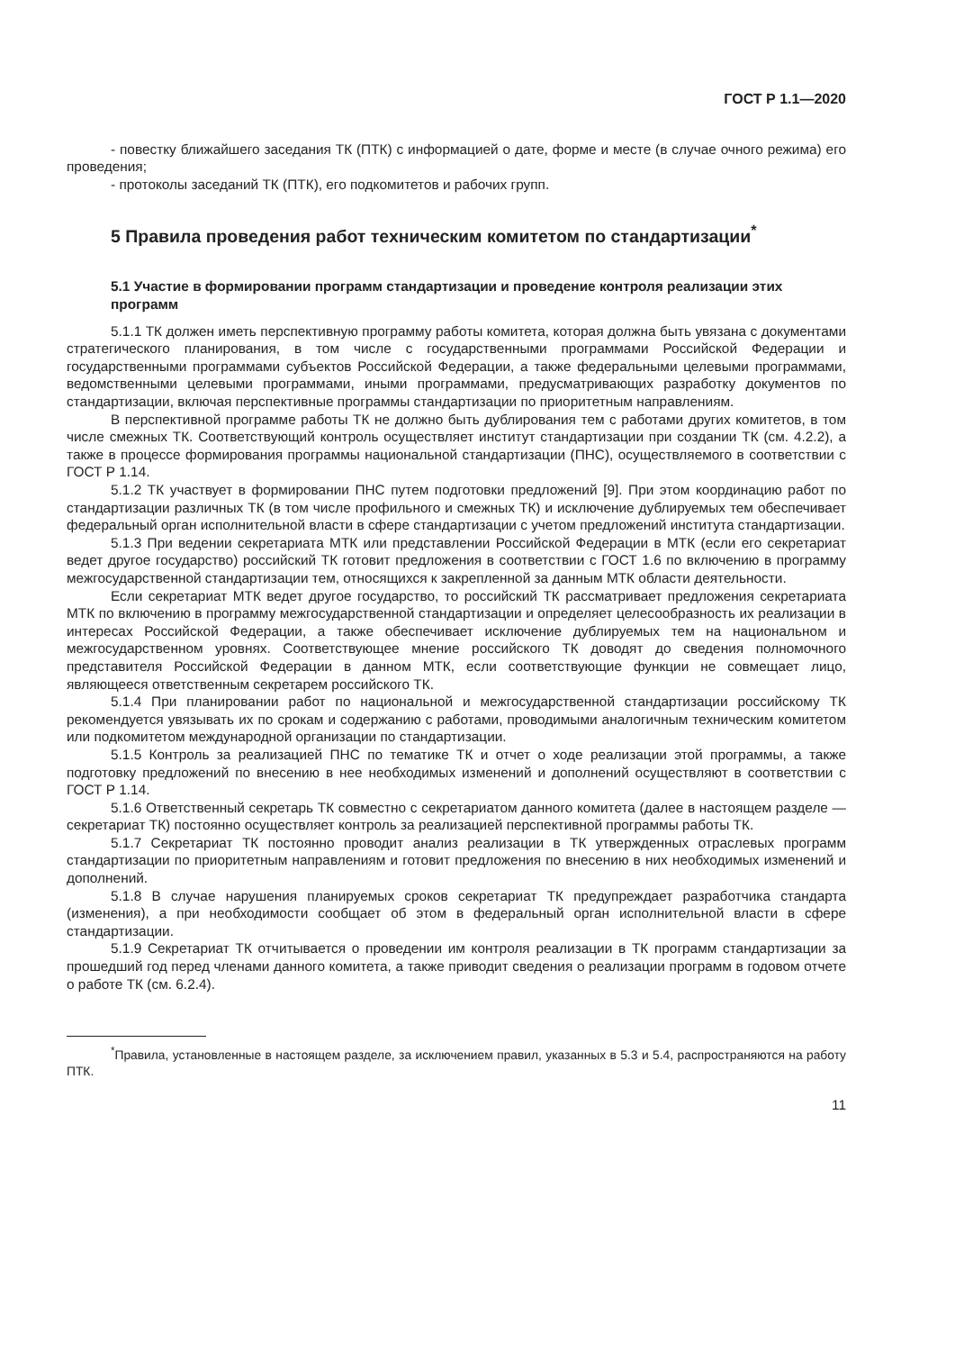ГОСТ Р 1.1—2020
- повестку ближайшего заседания ТК (ПТК) с информацией о дате, форме и месте (в случае очного режима) его проведения;
- протоколы заседаний ТК (ПТК), его подкомитетов и рабочих групп.
5 Правила проведения работ техническим комитетом по стандартизации<sup>*</sup>
5.1 Участие в формировании программ стандартизации и проведение контроля реализации этих программ
5.1.1 ТК должен иметь перспективную программу работы комитета, которая должна быть увязана с документами стратегического планирования, в том числе с государственными программами Российской Федерации и государственными программами субъектов Российской Федерации, а также федеральными целевыми программами, ведомственными целевыми программами, иными программами, предусматривающих разработку документов по стандартизации, включая перспективные программы стандартизации по приоритетным направлениям.
В перспективной программе работы ТК не должно быть дублирования тем с работами других комитетов, в том числе смежных ТК. Соответствующий контроль осуществляет институт стандартизации при создании ТК (см. 4.2.2), а также в процессе формирования программы национальной стандартизации (ПНС), осуществляемого в соответствии с ГОСТ Р 1.14.
5.1.2 ТК участвует в формировании ПНС путем подготовки предложений [9]. При этом координацию работ по стандартизации различных ТК (в том числе профильного и смежных ТК) и исключение дублируемых тем обеспечивает федеральный орган исполнительной власти в сфере стандартизации с учетом предложений института стандартизации.
5.1.3 При ведении секретариата МТК или представлении Российской Федерации в МТК (если его секретариат ведет другое государство) российский ТК готовит предложения в соответствии с ГОСТ 1.6 по включению в программу межгосударственной стандартизации тем, относящихся к закрепленной за данным МТК области деятельности.
Если секретариат МТК ведет другое государство, то российский ТК рассматривает предложения секретариата МТК по включению в программу межгосударственной стандартизации и определяет целесообразность их реализации в интересах Российской Федерации, а также обеспечивает исключение дублируемых тем на национальном и межгосударственном уровнях. Соответствующее мнение российского ТК доводят до сведения полномочного представителя Российской Федерации в данном МТК, если соответствующие функции не совмещает лицо, являющееся ответственным секретарем российского ТК.
5.1.4 При планировании работ по национальной и межгосударственной стандартизации российскому ТК рекомендуется увязывать их по срокам и содержанию с работами, проводимыми аналогичным техническим комитетом или подкомитетом международной организации по стандартизации.
5.1.5 Контроль за реализацией ПНС по тематике ТК и отчет о ходе реализации этой программы, а также подготовку предложений по внесению в нее необходимых изменений и дополнений осуществляют в соответствии с ГОСТ Р 1.14.
5.1.6 Ответственный секретарь ТК совместно с секретариатом данного комитета (далее в настоящем разделе — секретариат ТК) постоянно осуществляет контроль за реализацией перспективной программы работы ТК.
5.1.7 Секретариат ТК постоянно проводит анализ реализации в ТК утвержденных отраслевых программ стандартизации по приоритетным направлениям и готовит предложения по внесению в них необходимых изменений и дополнений.
5.1.8 В случае нарушения планируемых сроков секретариат ТК предупреждает разработчика стандарта (изменения), а при необходимости сообщает об этом в федеральный орган исполнительной власти в сфере стандартизации.
5.1.9 Секретариат ТК отчитывается о проведении им контроля реализации в ТК программ стандартизации за прошедший год перед членами данного комитета, а также приводит сведения о реализации программ в годовом отчете о работе ТК (см. 6.2.4).
<sup>*</sup> Правила, установленные в настоящем разделе, за исключением правил, указанных в 5.3 и 5.4, распространяются на работу ПТК.
11